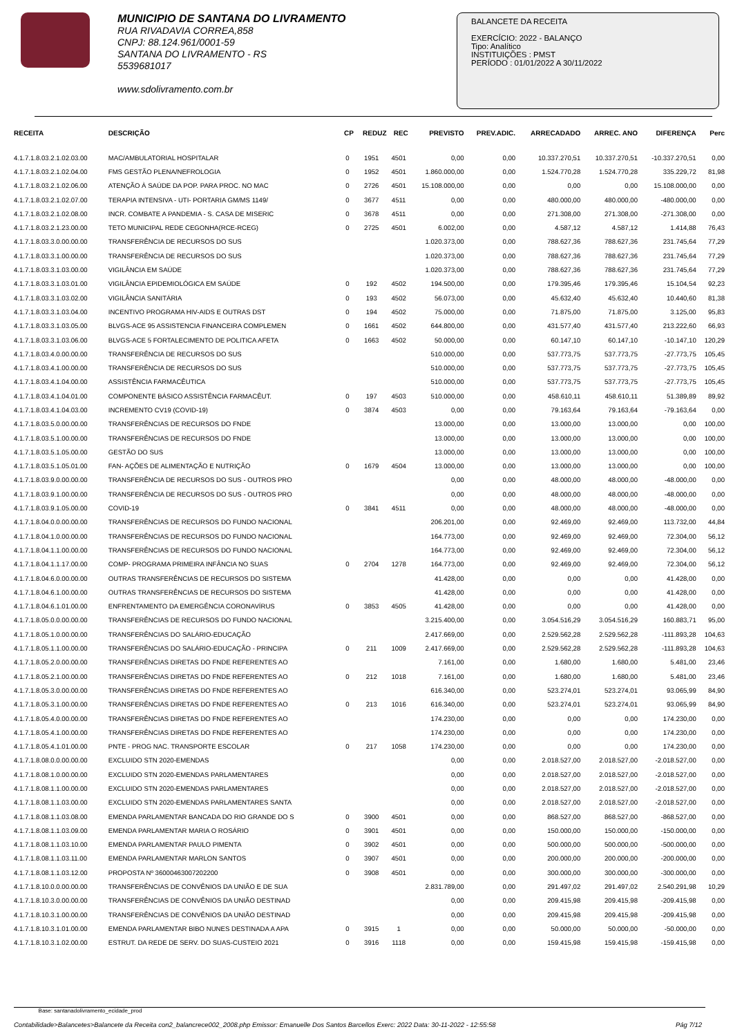MUNICIPIO DE SANTANA DO LIVRAMENTO
RUA RIVADAVIA CORREA,858
CNPJ: 88.124.961/0001-59
SANTANA DO LIVRAMENTO - RS
5539681017
www.sdolivramento.com.br
BALANCETE DA RECEITA
EXERCÍCIO: 2022 - BALANÇO
Tipo: Analítico
INSTITUIÇÕES : PMST
PERÍODO : 01/01/2022 A 30/11/2022
| RECEITA | DESCRIÇÃO | CP | REDUZ | REC | PREVISTO | PREV.ADIC. | ARRECADADO | ARREC. ANO | DIFERENÇA | Perc |
| --- | --- | --- | --- | --- | --- | --- | --- | --- | --- | --- |
| 4.1.7.1.8.03.2.1.02.03.00 | MAC/AMBULATORIAL HOSPITALAR | 0 | 1951 | 4501 | 0,00 | 0,00 | 10.337.270,51 | 10.337.270,51 | -10.337.270,51 | 0,00 |
| 4.1.7.1.8.03.2.1.02.04.00 | FMS GESTÃO PLENA/NEFROLOGIA | 0 | 1952 | 4501 | 1.860.000,00 | 0,00 | 1.524.770,28 | 1.524.770,28 | 335.229,72 | 81,98 |
| 4.1.7.1.8.03.2.1.02.06.00 | ATENÇÃO À SAÚDE DA POP. PARA PROC. NO MAC | 0 | 2726 | 4501 | 15.108.000,00 | 0,00 | 0,00 | 0,00 | 15.108.000,00 | 0,00 |
| 4.1.7.1.8.03.2.1.02.07.00 | TERAPIA INTENSIVA - UTI- PORTARIA GM/MS 1149/ | 0 | 3677 | 4511 | 0,00 | 0,00 | 480.000,00 | 480.000,00 | -480.000,00 | 0,00 |
| 4.1.7.1.8.03.2.1.02.08.00 | INCR. COMBATE A PANDEMIA - S. CASA DE MISERIC | 0 | 3678 | 4511 | 0,00 | 0,00 | 271.308,00 | 271.308,00 | -271.308,00 | 0,00 |
| 4.1.7.1.8.03.2.1.23.00.00 | TETO MUNICIPAL REDE CEGONHA(RCE-RCEG) | 0 | 2725 | 4501 | 6.002,00 | 0,00 | 4.587,12 | 4.587,12 | 1.414,88 | 76,43 |
| 4.1.7.1.8.03.3.0.00.00.00 | TRANSFERÊNCIA DE RECURSOS DO SUS | | | | 1.020.373,00 | 0,00 | 788.627,36 | 788.627,36 | 231.745,64 | 77,29 |
| 4.1.7.1.8.03.3.1.00.00.00 | TRANSFERÊNCIA DE RECURSOS DO SUS | | | | 1.020.373,00 | 0,00 | 788.627,36 | 788.627,36 | 231.745,64 | 77,29 |
| 4.1.7.1.8.03.3.1.03.00.00 | VIGILÂNCIA EM SAÚDE | | | | 1.020.373,00 | 0,00 | 788.627,36 | 788.627,36 | 231.745,64 | 77,29 |
| 4.1.7.1.8.03.3.1.03.01.00 | VIGILÂNCIA EPIDEMIOLÓGICA EM SAÚDE | 0 | 192 | 4502 | 194.500,00 | 0,00 | 179.395,46 | 179.395,46 | 15.104,54 | 92,23 |
| 4.1.7.1.8.03.3.1.03.02.00 | VIGILÂNCIA SANITÁRIA | 0 | 193 | 4502 | 56.073,00 | 0,00 | 45.632,40 | 45.632,40 | 10.440,60 | 81,38 |
| 4.1.7.1.8.03.3.1.03.04.00 | INCENTIVO PROGRAMA HIV-AIDS E OUTRAS DST | 0 | 194 | 4502 | 75.000,00 | 0,00 | 71.875,00 | 71.875,00 | 3.125,00 | 95,83 |
| 4.1.7.1.8.03.3.1.03.05.00 | BLVGS-ACE 95 ASSISTENCIA FINANCEIRA COMPLEMEN | 0 | 1661 | 4502 | 644.800,00 | 0,00 | 431.577,40 | 431.577,40 | 213.222,60 | 66,93 |
| 4.1.7.1.8.03.3.1.03.06.00 | BLVGS-ACE 5 FORTALECIMENTO DE POLITICA AFETA | 0 | 1663 | 4502 | 50.000,00 | 0,00 | 60.147,10 | 60.147,10 | -10.147,10 | 120,29 |
| 4.1.7.1.8.03.4.0.00.00.00 | TRANSFERÊNCIA DE RECURSOS DO SUS | | | | 510.000,00 | 0,00 | 537.773,75 | 537.773,75 | -27.773,75 | 105,45 |
| 4.1.7.1.8.03.4.1.00.00.00 | TRANSFERÊNCIA DE RECURSOS DO SUS | | | | 510.000,00 | 0,00 | 537.773,75 | 537.773,75 | -27.773,75 | 105,45 |
| 4.1.7.1.8.03.4.1.04.00.00 | ASSISTÊNCIA FARMACÊUTICA | | | | 510.000,00 | 0,00 | 537.773,75 | 537.773,75 | -27.773,75 | 105,45 |
| 4.1.7.1.8.03.4.1.04.01.00 | COMPONENTE BÁSICO ASSISTÊNCIA FARMACÊUT. | 0 | 197 | 4503 | 510.000,00 | 0,00 | 458.610,11 | 458.610,11 | 51.389,89 | 89,92 |
| 4.1.7.1.8.03.4.1.04.03.00 | INCREMENTO CV19 (COVID-19) | 0 | 3874 | 4503 | 0,00 | 0,00 | 79.163,64 | 79.163,64 | -79.163,64 | 0,00 |
| 4.1.7.1.8.03.5.0.00.00.00 | TRANSFERÊNCIAS DE RECURSOS DO FNDE | | | | 13.000,00 | 0,00 | 13.000,00 | 13.000,00 | 0,00 | 100,00 |
| 4.1.7.1.8.03.5.1.00.00.00 | TRANSFERÊNCIAS DE RECURSOS DO FNDE | | | | 13.000,00 | 0,00 | 13.000,00 | 13.000,00 | 0,00 | 100,00 |
| 4.1.7.1.8.03.5.1.05.00.00 | GESTÃO DO SUS | | | | 13.000,00 | 0,00 | 13.000,00 | 13.000,00 | 0,00 | 100,00 |
| 4.1.7.1.8.03.5.1.05.01.00 | FAN- AÇÕES DE ALIMENTAÇÃO E NUTRIÇÃO | 0 | 1679 | 4504 | 13.000,00 | 0,00 | 13.000,00 | 13.000,00 | 0,00 | 100,00 |
| 4.1.7.1.8.03.9.0.00.00.00 | TRANSFERÊNCIA DE RECURSOS DO SUS - OUTROS PRO | | | | 0,00 | 0,00 | 48.000,00 | 48.000,00 | -48.000,00 | 0,00 |
| 4.1.7.1.8.03.9.1.00.00.00 | TRANSFERÊNCIA DE RECURSOS DO SUS - OUTROS PRO | | | | 0,00 | 0,00 | 48.000,00 | 48.000,00 | -48.000,00 | 0,00 |
| 4.1.7.1.8.03.9.1.05.00.00 | COVID-19 | 0 | 3841 | 4511 | 0,00 | 0,00 | 48.000,00 | 48.000,00 | -48.000,00 | 0,00 |
| 4.1.7.1.8.04.0.0.00.00.00 | TRANSFERÊNCIAS DE RECURSOS DO FUNDO NACIONAL | | | | 206.201,00 | 0,00 | 92.469,00 | 92.469,00 | 113.732,00 | 44,84 |
| 4.1.7.1.8.04.1.0.00.00.00 | TRANSFERÊNCIAS DE RECURSOS DO FUNDO NACIONAL | | | | 164.773,00 | 0,00 | 92.469,00 | 92.469,00 | 72.304,00 | 56,12 |
| 4.1.7.1.8.04.1.1.00.00.00 | TRANSFERÊNCIAS DE RECURSOS DO FUNDO NACIONAL | | | | 164.773,00 | 0,00 | 92.469,00 | 92.469,00 | 72.304,00 | 56,12 |
| 4.1.7.1.8.04.1.1.17.00.00 | COMP- PROGRAMA PRIMEIRA INFÂNCIA NO SUAS | 0 | 2704 | 1278 | 164.773,00 | 0,00 | 92.469,00 | 92.469,00 | 72.304,00 | 56,12 |
| 4.1.7.1.8.04.6.0.00.00.00 | OUTRAS TRANSFERÊNCIAS DE RECURSOS DO SISTEMA | | | | 41.428,00 | 0,00 | 0,00 | 0,00 | 41.428,00 | 0,00 |
| 4.1.7.1.8.04.6.1.00.00.00 | OUTRAS TRANSFERÊNCIAS DE RECURSOS DO SISTEMA | | | | 41.428,00 | 0,00 | 0,00 | 0,00 | 41.428,00 | 0,00 |
| 4.1.7.1.8.04.6.1.01.00.00 | ENFRENTAMENTO DA EMERGÊNCIA CORONAVÍRUS | 0 | 3853 | 4505 | 41.428,00 | 0,00 | 0,00 | 0,00 | 41.428,00 | 0,00 |
| 4.1.7.1.8.05.0.0.00.00.00 | TRANSFERÊNCIAS DE RECURSOS DO FUNDO NACIONAL | | | | 3.215.400,00 | 0,00 | 3.054.516,29 | 3.054.516,29 | 160.883,71 | 95,00 |
| 4.1.7.1.8.05.1.0.00.00.00 | TRANSFERÊNCIAS DO SALÁRIO-EDUCAÇÃO | | | | 2.417.669,00 | 0,00 | 2.529.562,28 | 2.529.562,28 | -111.893,28 | 104,63 |
| 4.1.7.1.8.05.1.1.00.00.00 | TRANSFERÊNCIAS DO SALÁRIO-EDUCAÇÃO - PRINCIPA | 0 | 211 | 1009 | 2.417.669,00 | 0,00 | 2.529.562,28 | 2.529.562,28 | -111.893,28 | 104,63 |
| 4.1.7.1.8.05.2.0.00.00.00 | TRANSFERÊNCIAS DIRETAS DO FNDE REFERENTES AO | | | | 7.161,00 | 0,00 | 1.680,00 | 1.680,00 | 5.481,00 | 23,46 |
| 4.1.7.1.8.05.2.1.00.00.00 | TRANSFERÊNCIAS DIRETAS DO FNDE REFERENTES AO | 0 | 212 | 1018 | 7.161,00 | 0,00 | 1.680,00 | 1.680,00 | 5.481,00 | 23,46 |
| 4.1.7.1.8.05.3.0.00.00.00 | TRANSFERÊNCIAS DIRETAS DO FNDE REFERENTES AO | | | | 616.340,00 | 0,00 | 523.274,01 | 523.274,01 | 93.065,99 | 84,90 |
| 4.1.7.1.8.05.3.1.00.00.00 | TRANSFERÊNCIAS DIRETAS DO FNDE REFERENTES AO | 0 | 213 | 1016 | 616.340,00 | 0,00 | 523.274,01 | 523.274,01 | 93.065,99 | 84,90 |
| 4.1.7.1.8.05.4.0.00.00.00 | TRANSFERÊNCIAS DIRETAS DO FNDE REFERENTES AO | | | | 174.230,00 | 0,00 | 0,00 | 0,00 | 174.230,00 | 0,00 |
| 4.1.7.1.8.05.4.1.00.00.00 | TRANSFERÊNCIAS DIRETAS DO FNDE REFERENTES AO | | | | 174.230,00 | 0,00 | 0,00 | 0,00 | 174.230,00 | 0,00 |
| 4.1.7.1.8.05.4.1.01.00.00 | PNTE - PROG NAC. TRANSPORTE ESCOLAR | 0 | 217 | 1058 | 174.230,00 | 0,00 | 0,00 | 0,00 | 174.230,00 | 0,00 |
| 4.1.7.1.8.08.0.0.00.00.00 | EXCLUIDO STN 2020-EMENDAS | | | | 0,00 | 0,00 | 2.018.527,00 | 2.018.527,00 | -2.018.527,00 | 0,00 |
| 4.1.7.1.8.08.1.0.00.00.00 | EXCLUIDO STN 2020-EMENDAS PARLAMENTARES | | | | 0,00 | 0,00 | 2.018.527,00 | 2.018.527,00 | -2.018.527,00 | 0,00 |
| 4.1.7.1.8.08.1.1.00.00.00 | EXCLUIDO STN 2020-EMENDAS PARLAMENTARES | | | | 0,00 | 0,00 | 2.018.527,00 | 2.018.527,00 | -2.018.527,00 | 0,00 |
| 4.1.7.1.8.08.1.1.03.00.00 | EXCLUIDO STN 2020-EMENDAS PARLAMENTARES SANTA | | | | 0,00 | 0,00 | 2.018.527,00 | 2.018.527,00 | -2.018.527,00 | 0,00 |
| 4.1.7.1.8.08.1.1.03.08.00 | EMENDA PARLAMENTAR BANCADA DO RIO GRANDE DO S | 0 | 3900 | 4501 | 0,00 | 0,00 | 868.527,00 | 868.527,00 | -868.527,00 | 0,00 |
| 4.1.7.1.8.08.1.1.03.09.00 | EMENDA PARLAMENTAR MARIA O ROSÁRIO | 0 | 3901 | 4501 | 0,00 | 0,00 | 150.000,00 | 150.000,00 | -150.000,00 | 0,00 |
| 4.1.7.1.8.08.1.1.03.10.00 | EMENDA PARLAMENTAR PAULO PIMENTA | 0 | 3902 | 4501 | 0,00 | 0,00 | 500.000,00 | 500.000,00 | -500.000,00 | 0,00 |
| 4.1.7.1.8.08.1.1.03.11.00 | EMENDA PARLAMENTAR MARLON SANTOS | 0 | 3907 | 4501 | 0,00 | 0,00 | 200.000,00 | 200.000,00 | -200.000,00 | 0,00 |
| 4.1.7.1.8.08.1.1.03.12.00 | PROPOSTA Nº 36000463007202200 | 0 | 3908 | 4501 | 0,00 | 0,00 | 300.000,00 | 300.000,00 | -300.000,00 | 0,00 |
| 4.1.7.1.8.10.0.0.00.00.00 | TRANSFERÊNCIAS DE CONVÊNIOS DA UNIÃO E DE SUA | | | | 2.831.789,00 | 0,00 | 291.497,02 | 291.497,02 | 2.540.291,98 | 10,29 |
| 4.1.7.1.8.10.3.0.00.00.00 | TRANSFERÊNCIAS DE CONVÊNIOS DA UNIÃO DESTINAD | | | | 0,00 | 0,00 | 209.415,98 | 209.415,98 | -209.415,98 | 0,00 |
| 4.1.7.1.8.10.3.1.00.00.00 | TRANSFERÊNCIAS DE CONVÊNIOS DA UNIÃO DESTINAD | | | | 0,00 | 0,00 | 209.415,98 | 209.415,98 | -209.415,98 | 0,00 |
| 4.1.7.1.8.10.3.1.01.00.00 | EMENDA PARLAMENTAR BIBO NUNES DESTINADA A APA | 0 | 3915 | 1 | 0,00 | 0,00 | 50.000,00 | 50.000,00 | -50.000,00 | 0,00 |
| 4.1.7.1.8.10.3.1.02.00.00 | ESTRUT. DA REDE DE SERV. DO SUAS-CUSTEIO 2021 | 0 | 3916 | 1118 | 0,00 | 0,00 | 159.415,98 | 159.415,98 | -159.415,98 | 0,00 |
Base: santanadolivramento_ecidade_prod
Contabilidade>Balancetes>Balancete da Receita con2_balancrece002_2008.php Emissor: Emanuelle Dos Santos Barcellos Exerc: 2022 Data: 30-11-2022 - 12:55:58 Pág 7/12